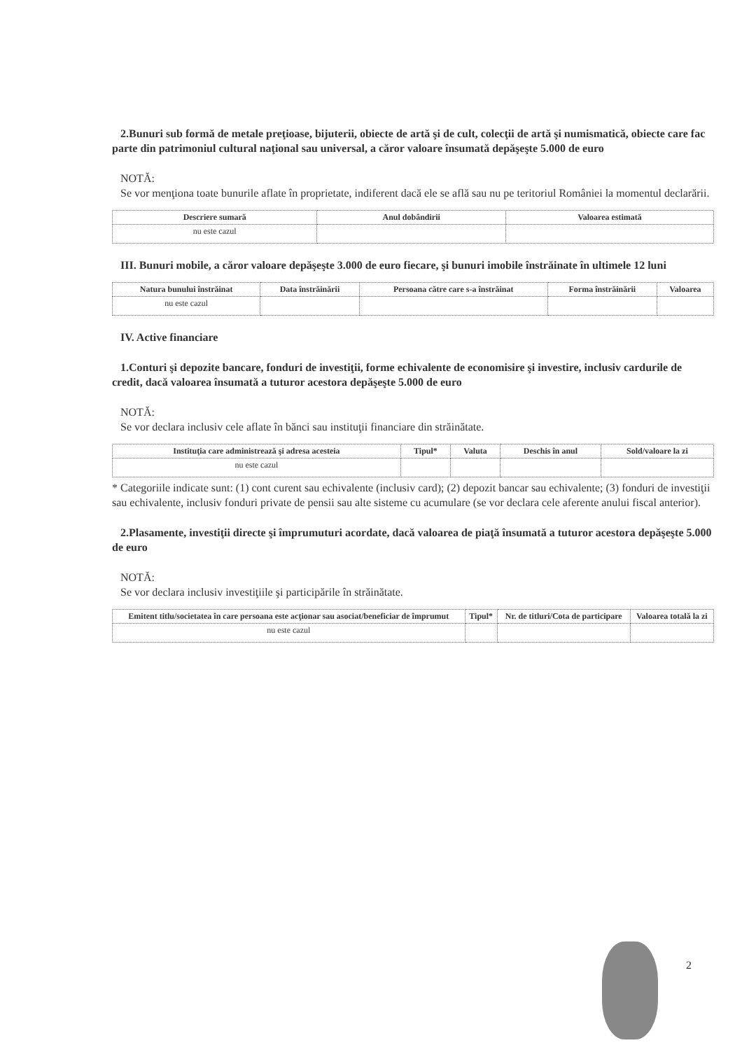2.Bunuri sub formă de metale preţioase, bijuterii, obiecte de artă şi de cult, colecţii de artă şi numismatică, obiecte care fac parte din patrimoniul cultural naţional sau universal, a căror valoare însumată depăşeşte 5.000 de euro
NOTĂ:
Se vor menţiona toate bunurile aflate în proprietate, indiferent dacă ele se află sau nu pe teritoriul României la momentul declarării.
| Descriere sumară | Anul dobândirii | Valoarea estimată |
| --- | --- | --- |
| nu este cazul | | |
III. Bunuri mobile, a căror valoare depăşeşte 3.000 de euro fiecare, şi bunuri imobile înstrăinate în ultimele 12 luni
| Natura bunului înstrăinat | Data înstrăinării | Persoana către care s-a înstrăinat | Forma înstrăinării | Valoarea |
| --- | --- | --- | --- | --- |
| nu este cazul | | | | |
IV. Active financiare
1.Conturi şi depozite bancare, fonduri de investiţii, forme echivalente de economisire şi investire, inclusiv cardurile de credit, dacă valoarea însumată a tuturor acestora depăşeşte 5.000 de euro
NOTĂ:
Se vor declara inclusiv cele aflate în bănci sau instituţii financiare din străinătate.
| Instituţia care administrează şi adresa acesteia | Tipul* | Valuta | Deschis în anul | Sold/valoare la zi |
| --- | --- | --- | --- | --- |
| nu este cazul | | | | |
* Categoriile indicate sunt: (1) cont curent sau echivalente (inclusiv card); (2) depozit bancar sau echivalente; (3) fonduri de investiţii sau echivalente, inclusiv fonduri private de pensii sau alte sisteme cu acumulare (se vor declara cele aferente anului fiscal anterior).
2.Plasamente, investiţii directe şi împrumuturi acordate, dacă valoarea de piaţă însumată a tuturor acestora depăşeşte 5.000 de euro
NOTĂ:
Se vor declara inclusiv investiţiile şi participările în străinătate.
| Emitent titlu/societatea în care persoana este acţionar sau asociat/beneficiar de împrumut | Tipul* | Nr. de titluri/Cota de participare | Valoarea totală la zi |
| --- | --- | --- | --- |
| nu este cazul | | | |
2